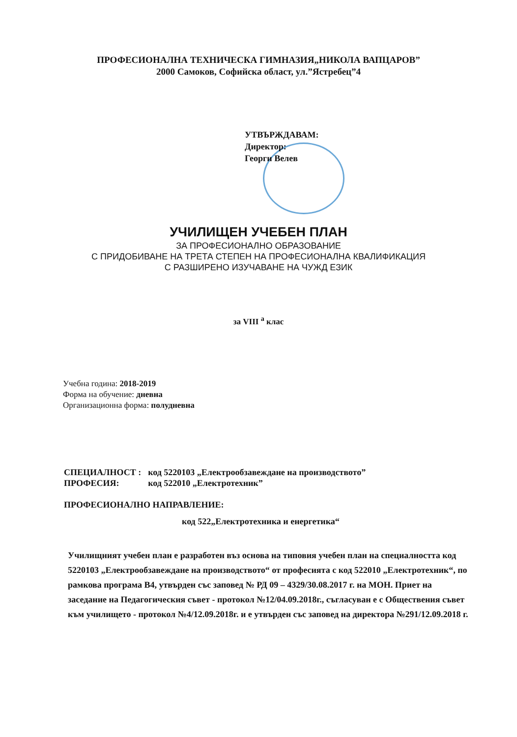ПРОФЕСИОНАЛНА ТЕХНИЧЕСКА ГИМНАЗИЯ„НИКОЛА ВАПЦАРОВ”
2000 Самоков, Софийска област, ул.”Ястребец”4
УТВЪРЖДАВАМ:
Директор:
Георги Велев
УЧИЛИЩЕН УЧЕБЕН ПЛАН
ЗА ПРОФЕСИОНАЛНО ОБРАЗОВАНИЕ
С ПРИДОБИВАНЕ НА ТРЕТА СТЕПЕН НА ПРОФЕСИОНАЛНА КВАЛИФИКАЦИЯ
С РАЗШИРЕНО ИЗУЧАВАНЕ НА ЧУЖД ЕЗИК
за VIII <sup>а</sup> клас
Учебна година: 2018-2019
Форма на обучение: дневна
Организационна форма: полудневна
| СПЕЦИАЛНОСТ : | код 5220103 „Електрообзавеждане на производството” |
| ПРОФЕСИЯ: | код 522010 „Електротехник” |
ПРОФЕСИОНАЛНО НАПРАВЛЕНИЕ:
код 522„Електротехника и енергетика“
Училищният учебен план е разработен въз основа на типовия учебен план на специалността код 5220103 „Електрообзавеждане на производството“ от професията с код 522010 „Електротехник“, по рамкова програма В4, утвърден със заповед № РД 09 – 4329/30.08.2017 г. на МОН. Приет на заседание на Педагогическия съвет - протокол №12/04.09.2018г., съгласуван е с Обществения съвет към училището - протокол №4/12.09.2018г. и е утвърден със заповед на директора №291/12.09.2018 г.